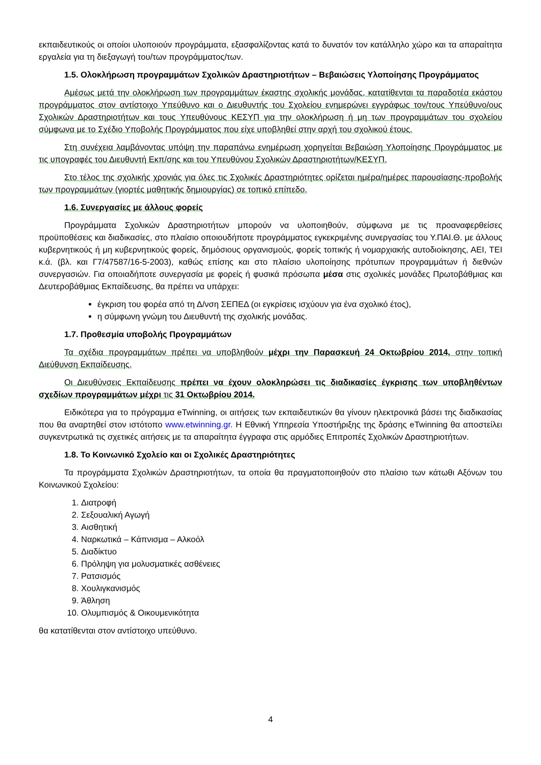εκπαιδευτικούς οι οποίοι υλοποιούν προγράμματα, εξασφαλίζοντας κατά το δυνατόν τον κατάλληλο χώρο και τα απαραίτητα εργαλεία για τη διεξαγωγή του/των προγράμματος/των.
1.5. Ολοκλήρωση προγραμμάτων Σχολικών Δραστηριοτήτων – Βεβαιώσεις Υλοποίησης Προγράμματος
Αμέσως μετά την ολοκλήρωση των προγραμμάτων έκαστης σχολικής μονάδας, κατατίθενται τα παραδοτέα εκάστου προγράμματος στον αντίστοιχο Υπεύθυνο και ο Διευθυντής του Σχολείου ενημερώνει εγγράφως τον/τους Υπεύθυνο/ους Σχολικών Δραστηριοτήτων και τους Υπευθύνους ΚΕΣΥΠ για την ολοκλήρωση ή μη των προγραμμάτων του σχολείου σύμφωνα με το Σχέδιο Υποβολής Προγράμματος που είχε υποβληθεί στην αρχή του σχολικού έτους.
Στη συνέχεια λαμβάνοντας υπόψη την παραπάνω ενημέρωση χορηγείται Βεβαιώση Υλοποίησης Προγράμματος με τις υπογραφές του Διευθυντή Εκπ/σης και του Υπευθύνου Σχολικών Δραστηριοτήτων/ΚΕΣΥΠ.
Στο τέλος της σχολικής χρονιάς για όλες τις Σχολικές Δραστηριότητες ορίζεται ημέρα/ημέρες παρουσίασης-προβολής των προγραμμάτων (γιορτές μαθητικής δημιουργίας) σε τοπικό επίπεδο.
1.6. Συνεργασίες με άλλους φορείς
Προγράμματα Σχολικών Δραστηριοτήτων μπορούν να υλοποιηθούν, σύμφωνα με τις προαναφερθείσες προϋποθέσεις και διαδικασίες, στο πλαίσιο οποιουδήποτε προγράμματος εγκεκριμένης συνεργασίας του Υ.ΠΑΙ.Θ. με άλλους κυβερνητικούς ή μη κυβερνητικούς φορείς, δημόσιους οργανισμούς, φορείς τοπικής ή νομαρχιακής αυτοδιοίκησης, ΑΕΙ, ΤΕΙ κ.ά. (βλ. και Γ7/47587/16-5-2003), καθώς επίσης και στο πλαίσιο υλοποίησης πρότυπων προγραμμάτων ή διεθνών συνεργασιών. Για οποιαδήποτε συνεργασία με φορείς ή φυσικά πρόσωπα μέσα στις σχολικές μονάδες Πρωτοβάθμιας και Δευτεροβάθμιας Εκπαίδευσης, θα πρέπει να υπάρχει:
έγκριση του φορέα από τη Δ/νση ΣΕΠΕΔ (οι εγκρίσεις ισχύουν για ένα σχολικό έτος),
η σύμφωνη γνώμη του Διευθυντή της σχολικής μονάδας.
1.7. Προθεσμία υποβολής Προγραμμάτων
Τα σχέδια προγραμμάτων πρέπει να υποβληθούν μέχρι την Παρασκευή 24 Οκτωβρίου 2014, στην τοπική Διεύθυνση Εκπαίδευσης.
Οι Διευθύνσεις Εκπαίδευσης πρέπει να έχουν ολοκληρώσει τις διαδικασίες έγκρισης των υποβληθέντων σχεδίων προγραμμάτων μέχρι τις 31 Οκτωβρίου 2014.
Ειδικότερα για το πρόγραμμα eTwinning, οι αιτήσεις των εκπαιδευτικών θα γίνουν ηλεκτρονικά βάσει της διαδικασίας που θα αναρτηθεί στον ιστότοπο www.etwinning.gr. Η Εθνική Υπηρεσία Υποστήριξης της δράσης eTwinning θα αποστείλει συγκεντρωτικά τις σχετικές αιτήσεις με τα απαραίτητα έγγραφα στις αρμόδιες Επιτροπές Σχολικών Δραστηριοτήτων.
1.8. Το Κοινωνικό Σχολείο και οι Σχολικές Δραστηριότητες
Τα προγράμματα Σχολικών Δραστηριοτήτων, τα οποία θα πραγματοποιηθούν στο πλαίσιο των κάτωθι Αξόνων του Κοινωνικού Σχολείου:
1. Διατροφή
2. Σεξουαλική Αγωγή
3. Αισθητική
4. Ναρκωτικά – Κάπνισμα – Αλκοόλ
5. Διαδίκτυο
6. Πρόληψη για μολυσματικές ασθένειες
7. Ρατσισμός
8. Χουλιγκανισμός
9. Άθληση
10. Ολυμπισμός & Οικουμενικότητα
θα κατατίθενται στον αντίστοιχο υπεύθυνο.
4